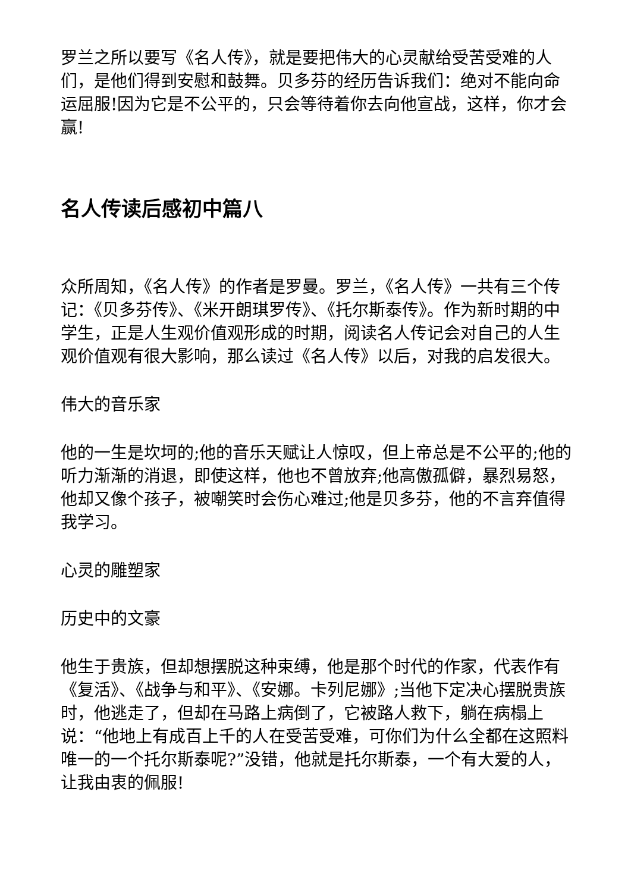罗兰之所以要写《名人传》，就是要把伟大的心灵献给受苦受难的人们，是他们得到安慰和鼓舞。贝多芬的经历告诉我们：绝对不能向命运屈服!因为它是不公平的，只会等待着你去向他宣战，这样，你才会赢!
名人传读后感初中篇八
众所周知，《名人传》的作者是罗曼。罗兰，《名人传》一共有三个传记：《贝多芬传》、《米开朗琪罗传》、《托尔斯泰传》。作为新时期的中学生，正是人生观价值观形成的时期，阅读名人传记会对自己的人生观价值观有很大影响，那么读过《名人传》以后，对我的启发很大。
伟大的音乐家
他的一生是坎坷的;他的音乐天赋让人惊叹，但上帝总是不公平的;他的听力渐渐的消退，即使这样，他也不曾放弃;他高傲孤僻，暴烈易怒，他却又像个孩子，被嘲笑时会伤心难过;他是贝多芬，他的不言弃值得我学习。
心灵的雕塑家
历史中的文豪
他生于贵族，但却想摆脱这种束缚，他是那个时代的作家，代表作有《复活》、《战争与和平》、《安娜。卡列尼娜》;当他下定决心摆脱贵族时，他逃走了，但却在马路上病倒了，它被路人救下，躺在病榻上说：“他地上有成百上千的人在受苦受难，可你们为什么全都在这照料唯一的一个托尔斯泰呢?”没错，他就是托尔斯泰，一个有大爱的人，让我由衷的佩服!